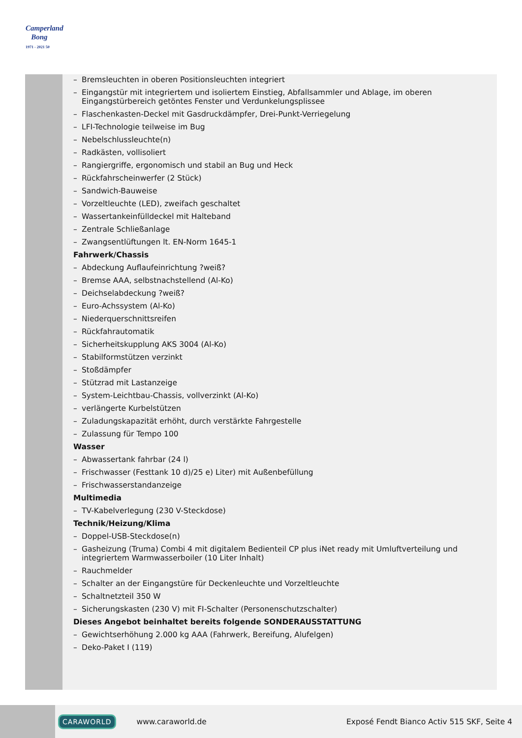Camperland
Bong
1971 - 2021 50
– Bremsleuchten in oberen Positionsleuchten integriert
– Eingangstür mit integriertem und isoliertem Einstieg, Abfallsammler und Ablage, im oberen Eingangstürbereich getöntes Fenster und Verdunkelungsplissee
– Flaschenkasten-Deckel mit Gasdruckdämpfer, Drei-Punkt-Verriegelung
– LFI-Technologie teilweise im Bug
– Nebelschlussleuchte(n)
– Radkästen, vollisoliert
– Rangiergriffe, ergonomisch und stabil an Bug und Heck
– Rückfahrscheinwerfer (2 Stück)
– Sandwich-Bauweise
– Vorzeltleuchte (LED), zweifach geschaltet
– Wassertankeinfülldeckel mit Halteband
– Zentrale Schließanlage
– Zwangsentlüftungen lt. EN-Norm 1645-1
Fahrwerk/Chassis
– Abdeckung Auflaufeinrichtung ?weiß?
– Bremse AAA, selbstnachstellend (Al-Ko)
– Deichselabdeckung ?weiß?
– Euro-Achssystem (Al-Ko)
– Niederquerschnittsreifen
– Rückfahrautomatik
– Sicherheitskupplung AKS 3004 (Al-Ko)
– Stabilformstützen verzinkt
– Stoßdämpfer
– Stützrad mit Lastanzeige
– System-Leichtbau-Chassis, vollverzinkt (Al-Ko)
– verlängerte Kurbelstützen
– Zuladungskapazität erhöht, durch verstärkte Fahrgestelle
– Zulassung für Tempo 100
Wasser
– Abwassertank fahrbar (24 l)
– Frischwasser (Festtank 10 d)/25 e) Liter) mit Außenbefüllung
– Frischwasserstandanzeige
Multimedia
– TV-Kabelverlegung (230 V-Steckdose)
Technik/Heizung/Klima
– Doppel-USB-Steckdose(n)
– Gasheizung (Truma) Combi 4 mit digitalem Bedienteil CP plus iNet ready mit Umluftverteilung und integriertem Warmwasserboiler (10 Liter Inhalt)
– Rauchmelder
– Schalter an der Eingangstüre für Deckenleuchte und Vorzeltleuchte
– Schaltnetzteil 350 W
– Sicherungskasten (230 V) mit FI-Schalter (Personenschutzschalter)
Dieses Angebot beinhaltet bereits folgende SONDERAUSSTATTUNG
– Gewichtserhöhung 2.000 kg AAA (Fahrwerk, Bereifung, Alufelgen)
– Deko-Paket I (119)
CARAWORLD www.caraworld.de Exposé Fendt Bianco Activ 515 SKF, Seite 4